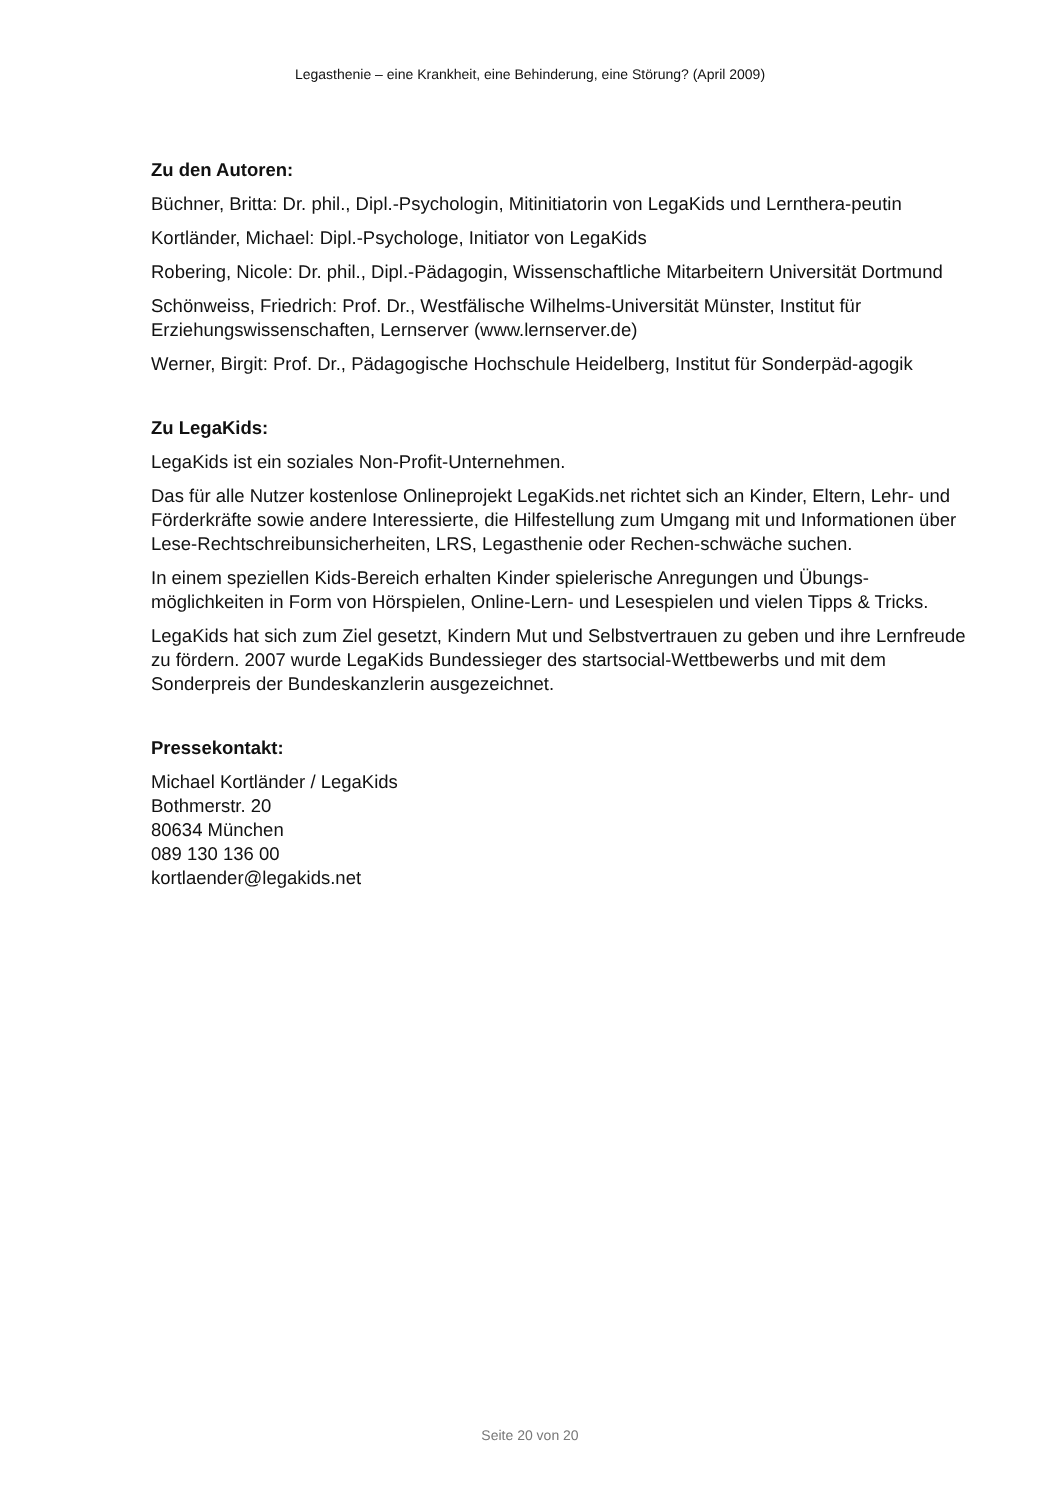Legasthenie – eine Krankheit, eine Behinderung, eine Störung? (April 2009)
Zu den Autoren:
Büchner, Britta: Dr. phil., Dipl.-Psychologin, Mitinitiatorin von LegaKids und Lernthera-peutin
Kortländer, Michael: Dipl.-Psychologe, Initiator von LegaKids
Robering, Nicole: Dr. phil., Dipl.-Pädagogin, Wissenschaftliche Mitarbeitern Universität Dortmund
Schönweiss, Friedrich: Prof. Dr., Westfälische Wilhelms-Universität Münster, Institut für Erziehungswissenschaften, Lernserver (www.lernserver.de)
Werner, Birgit: Prof. Dr., Pädagogische Hochschule Heidelberg, Institut für Sonderpäd-agogik
Zu LegaKids:
LegaKids ist ein soziales Non-Profit-Unternehmen.
Das für alle Nutzer kostenlose Onlineprojekt LegaKids.net richtet sich an Kinder, Eltern, Lehr- und Förderkräfte sowie andere Interessierte, die Hilfestellung zum Umgang mit und Informationen über Lese-Rechtschreibunsicherheiten, LRS, Legasthenie oder Rechen-schwäche suchen.
In einem speziellen Kids-Bereich erhalten Kinder spielerische Anregungen und Übungs-möglichkeiten in Form von Hörspielen, Online-Lern- und Lesespielen und vielen Tipps & Tricks.
LegaKids hat sich zum Ziel gesetzt, Kindern Mut und Selbstvertrauen zu geben und ihre Lernfreude zu fördern. 2007 wurde LegaKids Bundessieger des startsocial-Wettbewerbs und mit dem Sonderpreis der Bundeskanzlerin ausgezeichnet.
Pressekontakt:
Michael Kortländer / LegaKids
Bothmerstr. 20
80634 München
089 130 136 00
kortlaender@legakids.net
Seite 20 von 20